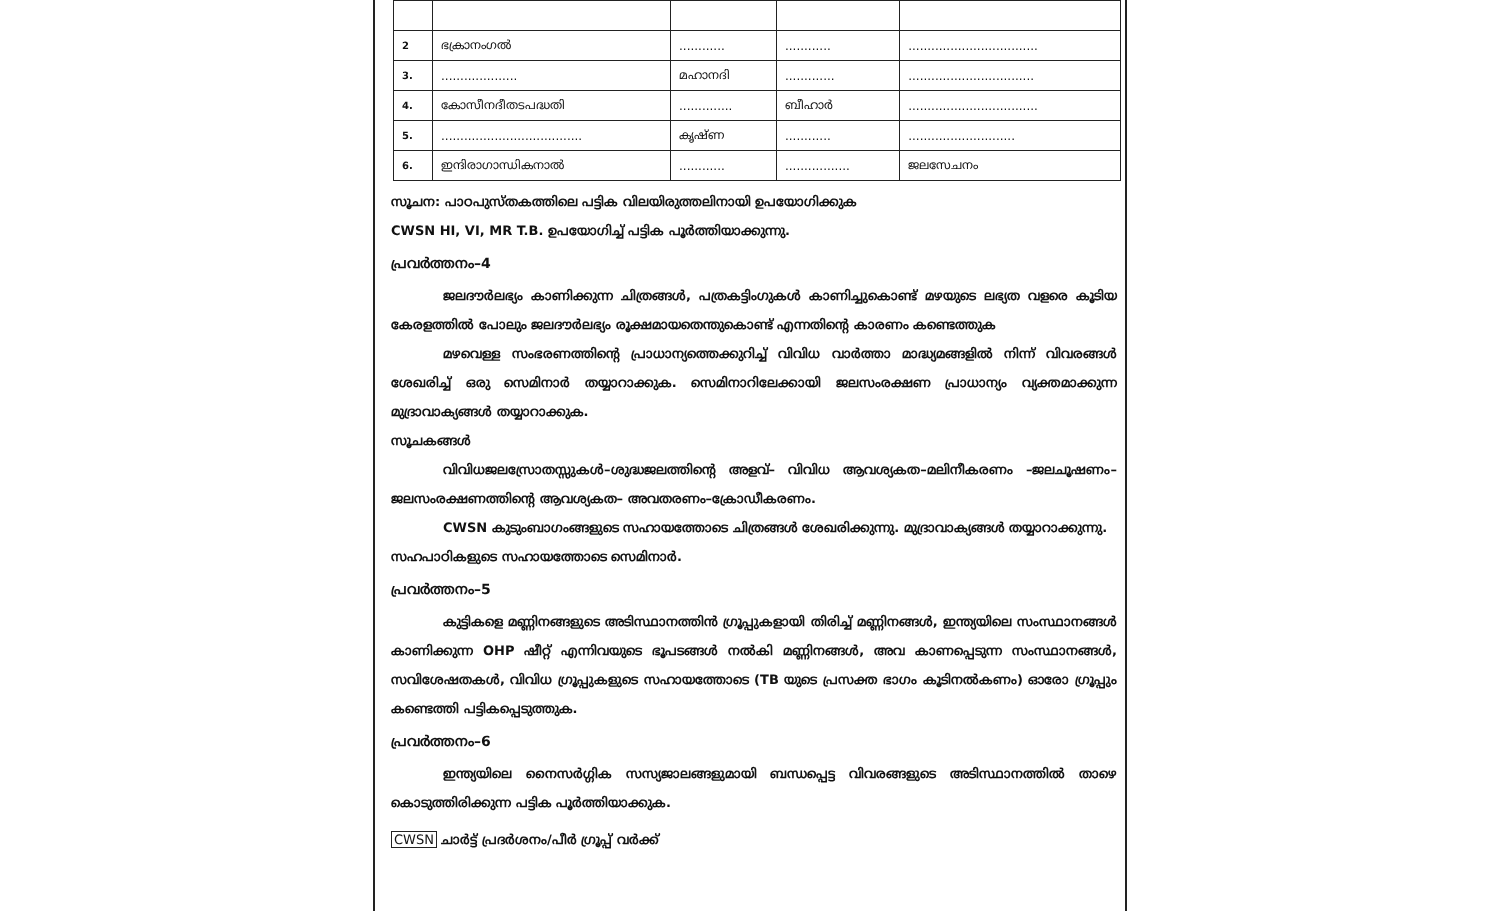| 2 | ഭക്രാനംഗൽ | ............ | ............ | .................................. |
| 3. | .................... | മഹാനദി | ............. | ................................. |
| 4. | കോസീനദീതടപദ്ധതി | .............. | ബീഹാർ | .................................. |
| 5. | ..................................... | കൃഷ്ണ | ............ | ............................ |
| 6. | ഇന്ദിരാഗാന്ധികനാൽ | ............ | ................. | ജലസേചനം |
സൂചന: പാഠപുസ്തകത്തിലെ പട്ടിക വിലയിരുത്തലിനായി ഉപയോഗിക്കുക
CWSN HI, VI, MR T.B. ഉപയോഗിച്ച് പട്ടിക പൂർത്തിയാക്കുന്നു.
പ്രവർത്തനം–4
ജലദൗർലഭ്യം കാണിക്കുന്ന ചിത്രങ്ങൾ, പത്രകട്ടിംഗുകൾ കാണിച്ചുകൊണ്ട് മഴയുടെ ലഭ്യത വളരെ കൂടിയ കേരളത്തിൽ പോലും ജലദൗർലഭ്യം രൂക്ഷമായതെന്തുകൊണ്ട് എന്നതിന്റെ കാരണം കണ്ടെത്തുക
മഴവെള്ള സംഭരണത്തിന്റെ പ്രാധാന്യത്തെക്കുറിച്ച് വിവിധ വാർത്താ മാദ്ധ്യമങ്ങളിൽ നിന്ന് വിവരങ്ങൾ ശേഖരിച്ച് ഒരു സെമിനാർ തയ്യാറാക്കുക. സെമിനാറിലേക്കായി ജലസംരക്ഷണ പ്രാധാന്യം വ്യക്തമാക്കുന്ന മുദ്രാവാക്യങ്ങൾ തയ്യാറാക്കുക.
സൂചകങ്ങൾ
വിവിധജലസ്രോതസ്സുകൾ–ശുദ്ധജലത്തിന്റെ അളവ്– വിവിധ ആവശ്യകത–മലിനീകരണം –ജലചൂഷണം–ജലസംരക്ഷണത്തിന്റെ ആവശ്യകത– അവതരണം–ക്രോഡീകരണം.
CWSN കുടുംബാഗംങ്ങളുടെ സഹായത്തോടെ ചിത്രങ്ങൾ ശേഖരിക്കുന്നു. മുദ്രാവാക്യങ്ങൾ തയ്യാറാക്കുന്നു.
സഹപാഠികളുടെ സഹായത്തോടെ സെമിനാർ.
പ്രവർത്തനം–5
കുട്ടികളെ മണ്ണിനങ്ങളുടെ അടിസ്ഥാനത്തിൻ ഗ്രൂപ്പുകളായി തിരിച്ച് മണ്ണിനങ്ങൾ, ഇന്ത്യയിലെ സംസ്ഥാനങ്ങൾ കാണിക്കുന്ന OHP ഷീറ്റ് എന്നിവയുടെ ഭൂപടങ്ങൾ നൽകി മണ്ണിനങ്ങൾ, അവ കാണപ്പെടുന്ന സംസ്ഥാനങ്ങൾ, സവിശേഷതകൾ, വിവിധ ഗ്രൂപ്പുകളുടെ സഹായത്തോടെ (TB യുടെ പ്രസക്ത ഭാഗം കൂടിനൽകണം) ഓരോ ഗ്രൂപ്പും കണ്ടെത്തി പട്ടികപ്പെടുത്തുക.
പ്രവർത്തനം–6
ഇന്ത്യയിലെ നൈസർഗ്ഗിക സസ്യജാലങ്ങളുമായി ബന്ധപ്പെട്ട വിവരങ്ങളുടെ അടിസ്ഥാനത്തിൽ താഴെ കൊടുത്തിരിക്കുന്ന പട്ടിക പൂർത്തിയാക്കുക.
CWSN ചാർട്ട് പ്രദർശനം/പീർ ഗ്രൂപ്പ് വർക്ക്